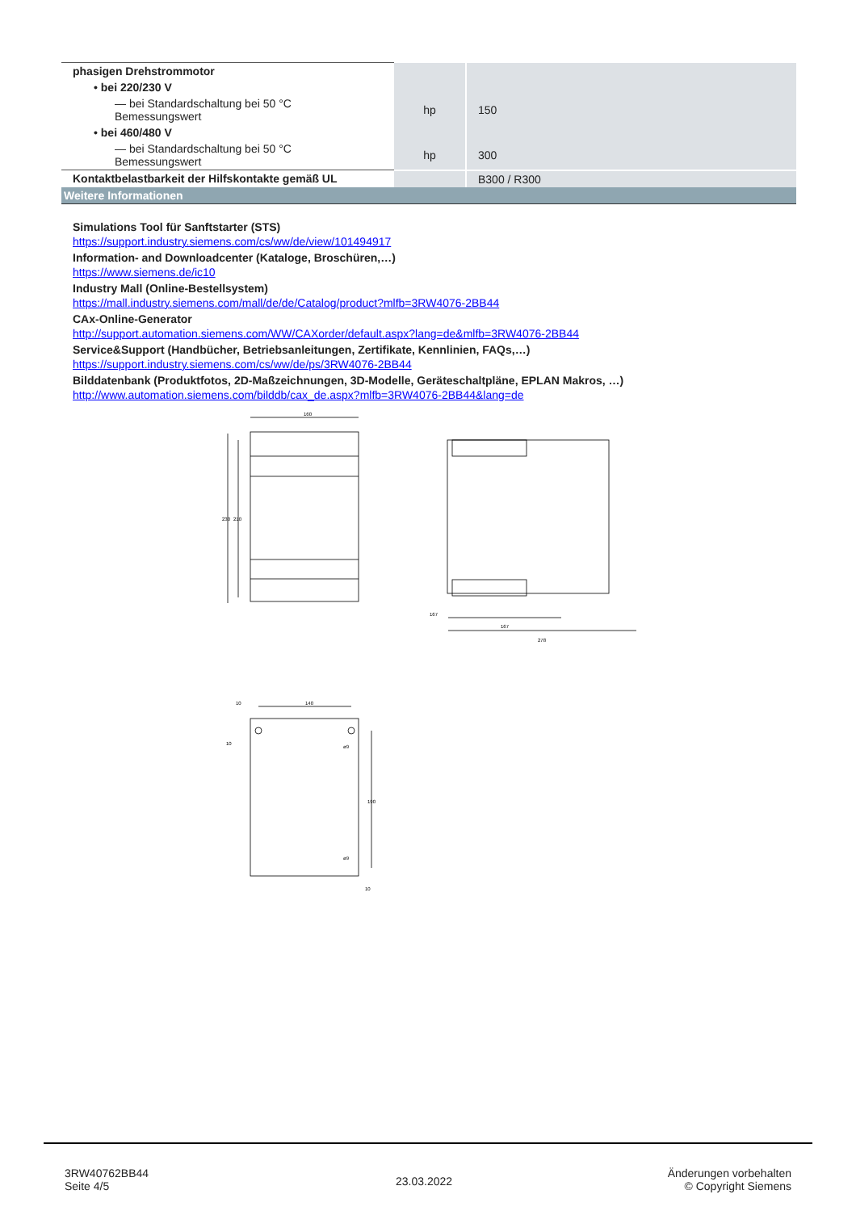| phasigen Drehstrommotor | | |
| • bei 220/230 V | | |
| — bei Standardschaltung bei 50 °C Bemessungswert | hp | 150 |
| • bei 460/480 V | | |
| — bei Standardschaltung bei 50 °C Bemessungswert | hp | 300 |
| Kontaktbelastbarkeit der Hilfskontakte gemäß UL | | B300 / R300 |
| Weitere Informationen | | |
Simulations Tool für Sanftstarter (STS)
https://support.industry.siemens.com/cs/ww/de/view/101494917
Information- and Downloadcenter (Kataloge, Broschüren,…)
https://www.siemens.de/ic10
Industry Mall (Online-Bestellsystem)
https://mall.industry.siemens.com/mall/de/de/Catalog/product?mlfb=3RW4076-2BB44
CAx-Online-Generator
http://support.automation.siemens.com/WW/CAXorder/default.aspx?lang=de&mlfb=3RW4076-2BB44
Service&Support (Handbücher, Betriebsanleitungen, Zertifikate, Kennlinien, FAQs,…)
https://support.industry.siemens.com/cs/ww/de/ps/3RW4076-2BB44
Bilddatenbank (Produktfotos, 2D-Maßzeichnungen, 3D-Modelle, Geräteschaltpläne, EPLAN Makros, …)
http://www.automation.siemens.com/bilddb/cax_de.aspx?mlfb=3RW4076-2BB44&lang=de
160
230
210
167
167
278
140
10
190
ø9
ø9
10
10
3RW40762BB44
Seite 4/5
23.03.2022
Änderungen vorbehalten
© Copyright Siemens